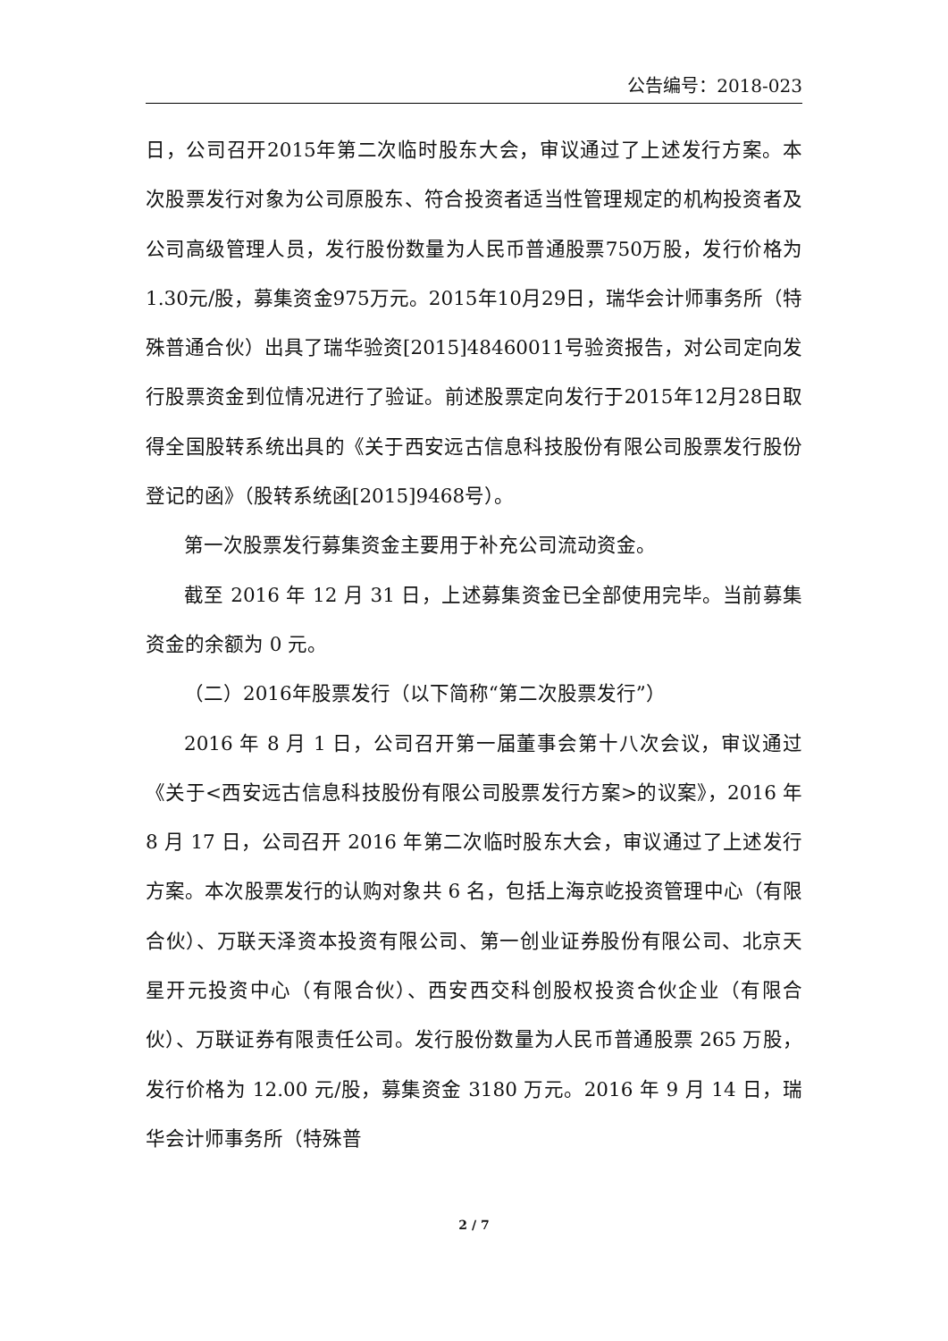公告编号：2018-023
日，公司召开2015年第二次临时股东大会，审议通过了上述发行方案。本次股票发行对象为公司原股东、符合投资者适当性管理规定的机构投资者及公司高级管理人员，发行股份数量为人民币普通股票750万股，发行价格为1.30元/股，募集资金975万元。2015年10月29日，瑞华会计师事务所（特殊普通合伙）出具了瑞华验资[2015]48460011号验资报告，对公司定向发行股票资金到位情况进行了验证。前述股票定向发行于2015年12月28日取得全国股转系统出具的《关于西安远古信息科技股份有限公司股票发行股份登记的函》（股转系统函[2015]9468号）。
第一次股票发行募集资金主要用于补充公司流动资金。
截至 2016 年 12 月 31 日，上述募集资金已全部使用完毕。当前募集资金的余额为 0 元。
（二）2016年股票发行（以下简称“第二次股票发行”）
2016 年 8 月 1 日，公司召开第一届董事会第十八次会议，审议通过《关于<西安远古信息科技股份有限公司股票发行方案>的议案》，2016 年 8 月 17 日，公司召开 2016 年第二次临时股东大会，审议通过了上述发行方案。本次股票发行的认购对象共 6 名，包括上海京屹投资管理中心（有限合伙）、万联天泽资本投资有限公司、第一创业证券股份有限公司、北京天星开元投资中心（有限合伙）、西安西交科创股权投资合伙企业（有限合伙）、万联证券有限责任公司。发行股份数量为人民币普通股票 265 万股，发行价格为 12.00 元/股，募集资金 3180 万元。2016 年 9 月 14 日，瑞华会计师事务所（特殊普
2 / 7